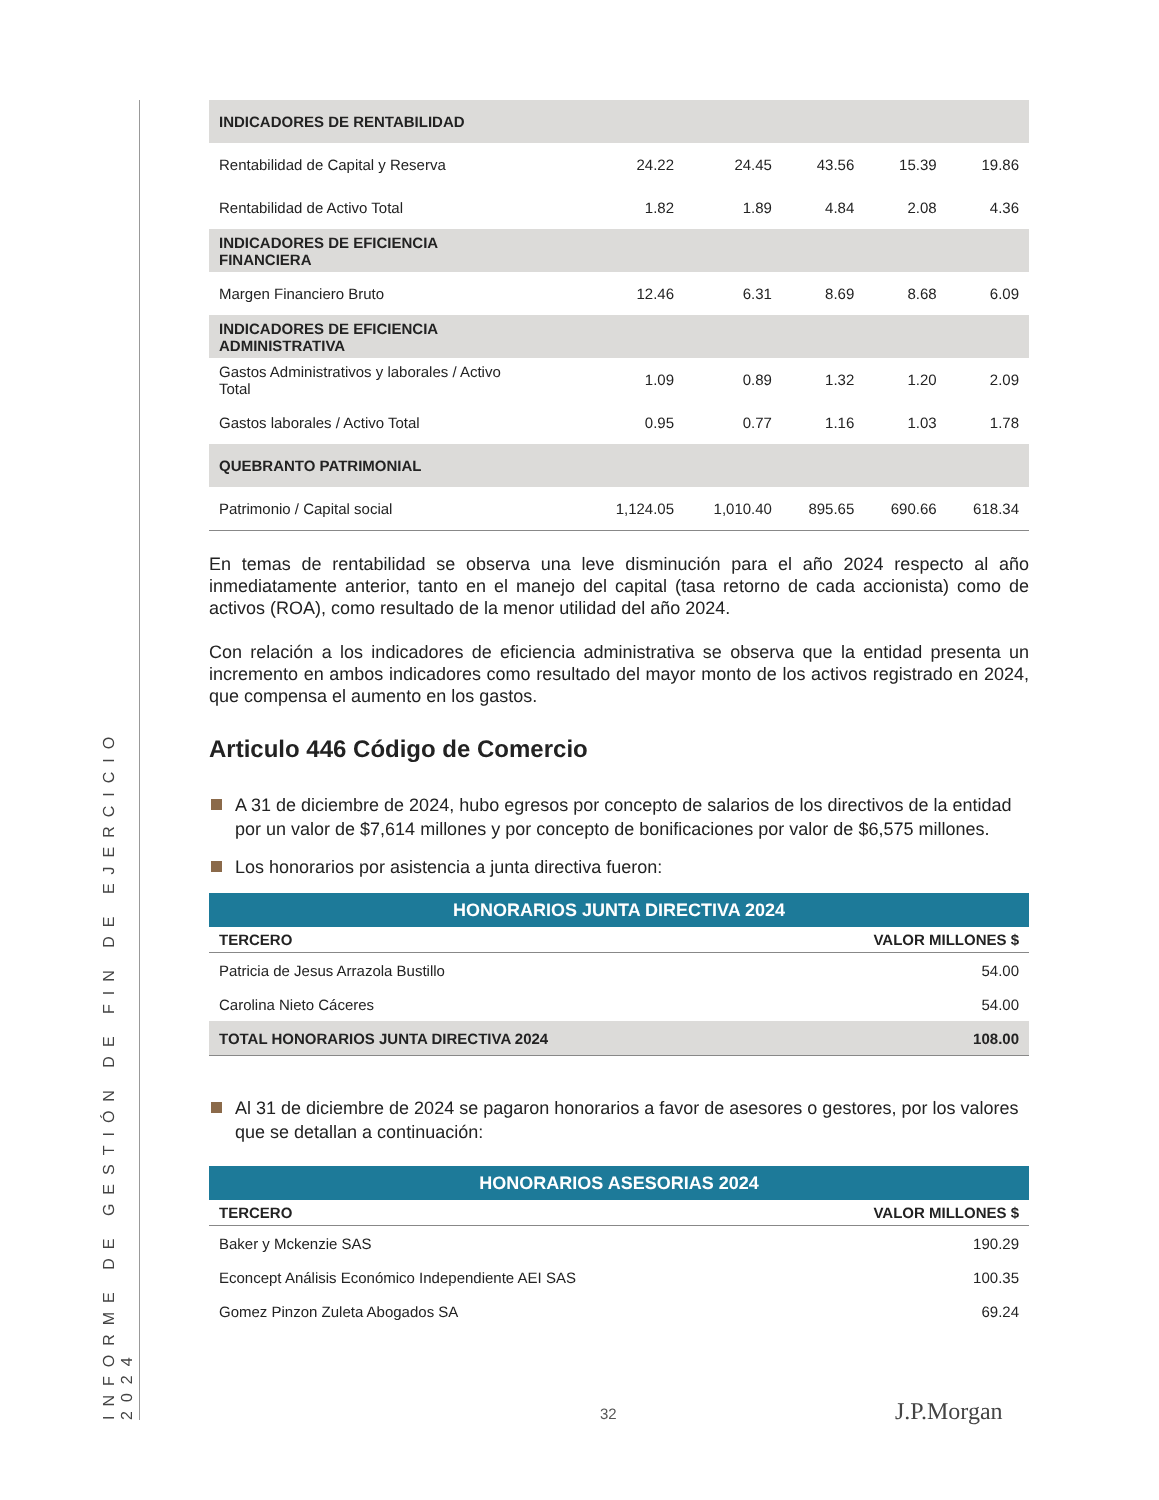INFORME DE GESTIÓN DE FIN DE EJERCICIO 2024
| INDICADORES DE RENTABILIDAD | | | | | |
| Rentabilidad de Capital y Reserva | 24.22 | 24.45 | 43.56 | 15.39 | 19.86 |
| Rentabilidad de Activo Total | 1.82 | 1.89 | 4.84 | 2.08 | 4.36 |
| INDICADORES DE EFICIENCIA FINANCIERA | | | | | |
| Margen Financiero Bruto | 12.46 | 6.31 | 8.69 | 8.68 | 6.09 |
| INDICADORES DE EFICIENCIA ADMINISTRATIVA | | | | | |
| Gastos Administrativos y laborales / Activo Total | 1.09 | 0.89 | 1.32 | 1.20 | 2.09 |
| Gastos laborales / Activo Total | 0.95 | 0.77 | 1.16 | 1.03 | 1.78 |
| QUEBRANTO PATRIMONIAL | | | | | |
| Patrimonio / Capital social | 1,124.05 | 1,010.40 | 895.65 | 690.66 | 618.34 |
En temas de rentabilidad se observa una leve disminución para el año 2024 respecto al año inmediatamente anterior, tanto en el manejo del capital (tasa retorno de cada accionista) como de activos (ROA), como resultado de la menor utilidad del año 2024.
Con relación a los indicadores de eficiencia administrativa se observa que la entidad presenta un incremento en ambos indicadores como resultado del mayor monto de los activos registrado en 2024, que compensa el aumento en los gastos.
Articulo 446 Código de Comercio
A 31 de diciembre de 2024, hubo egresos por concepto de salarios de los directivos de la entidad por un valor de $7,614 millones y por concepto de bonificaciones por valor de $6,575 millones.
Los honorarios por asistencia a junta directiva fueron:
| HONORARIOS JUNTA DIRECTIVA 2024 | |
| TERCERO | VALOR MILLONES $ |
| Patricia de Jesus Arrazola Bustillo | 54.00 |
| Carolina Nieto Cáceres | 54.00 |
| TOTAL HONORARIOS JUNTA DIRECTIVA 2024 | 108.00 |
Al 31 de diciembre de 2024 se pagaron honorarios a favor de asesores o gestores, por los valores que se detallan a continuación:
| HONORARIOS ASESORIAS 2024 | |
| TERCERO | VALOR MILLONES $ |
| Baker y Mckenzie SAS | 190.29 |
| Econcept Análisis Económico Independiente AEI SAS | 100.35 |
| Gomez Pinzon Zuleta Abogados SA | 69.24 |
32 J.P.Morgan